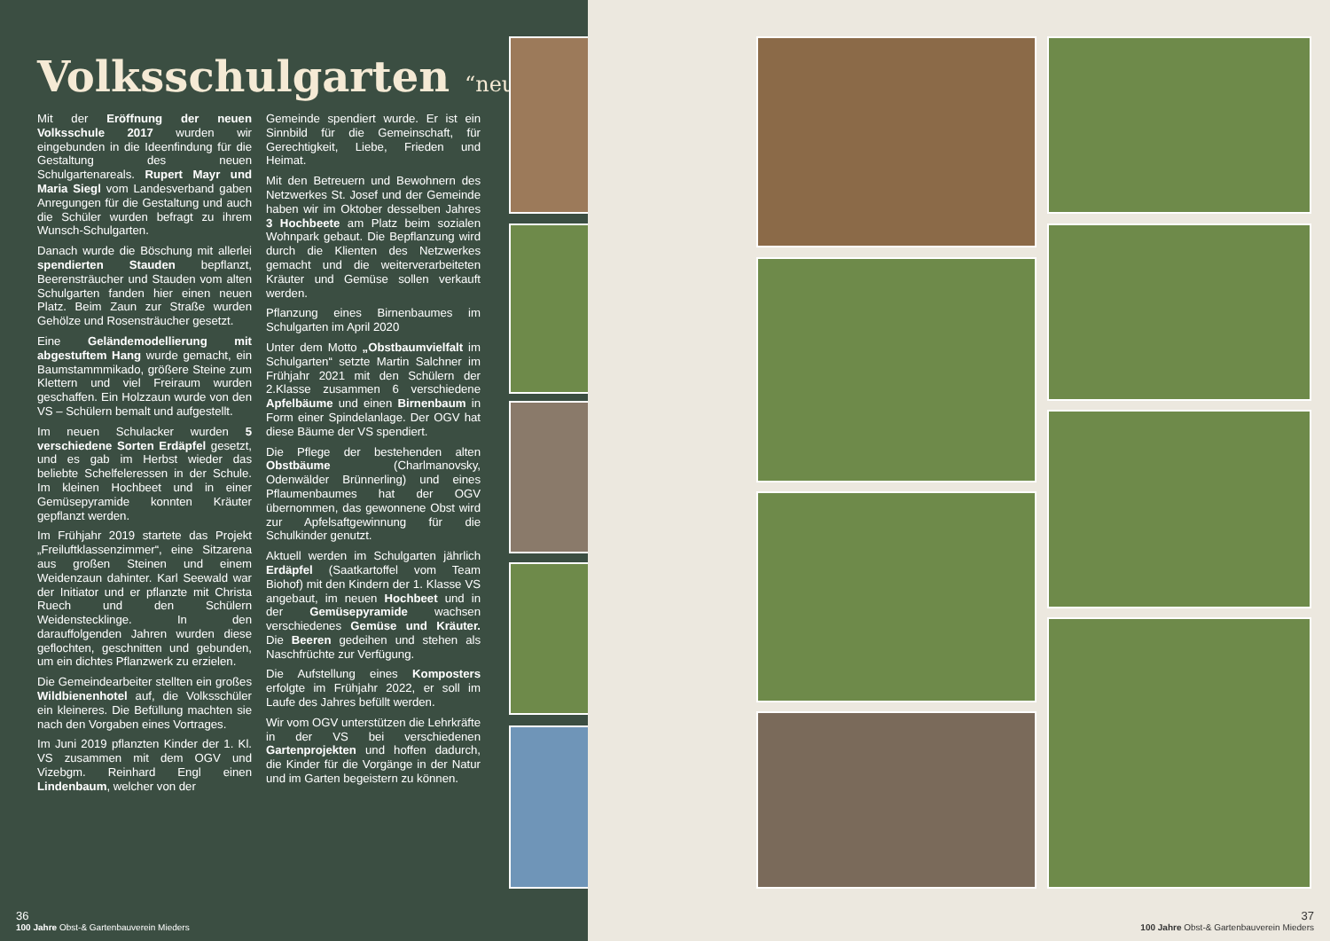Volksschulgarten “neu”
Mit der Eröffnung der neuen Volksschule 2017 wurden wir eingebunden in die Ideenfindung für die Gestaltung des neuen Schulgartenareals. Rupert Mayr und Maria Siegl vom Landesverband gaben Anregungen für die Gestaltung und auch die Schüler wurden befragt zu ihrem Wunsch-Schulgarten.
Danach wurde die Böschung mit allerlei spendierten Stauden bepflanzt, Beerensträucher und Stauden vom alten Schulgarten fanden hier einen neuen Platz. Beim Zaun zur Straße wurden Gehölze und Rosensträucher gesetzt.
Eine Geländemodellierung mit abgestuftem Hang wurde gemacht, ein Baumstammmikado, größere Steine zum Klettern und viel Freiraum wurden geschaffen. Ein Holzzaun wurde von den VS – Schülern bemalt und aufgestellt.
Im neuen Schulacker wurden 5 verschiedene Sorten Erdäpfel gesetzt, und es gab im Herbst wieder das beliebte Schelfeleressen in der Schule. Im kleinen Hochbeet und in einer Gemüsepyramide konnten Kräuter gepflanzt werden.
Im Frühjahr 2019 startete das Projekt „Freiluftklassenzimmer“, eine Sitzarena aus großen Steinen und einem Weidenzaun dahinter. Karl Seewald war der Initiator und er pflanzte mit Christa Ruech und den Schülern Weidenstecklinge. In den darauffolgenden Jahren wurden diese geflochten, geschnitten und gebunden, um ein dichtes Pflanzwerk zu erzielen.
Die Gemeindearbeiter stellten ein großes Wildbienenhotel auf, die Volksschüler ein kleineres. Die Befüllung machten sie nach den Vorgaben eines Vortrages.
Im Juni 2019 pflanzten Kinder der 1. Kl. VS zusammen mit dem OGV und Vizebgm. Reinhard Engl einen Lindenbaum, welcher von der
Gemeinde spendiert wurde. Er ist ein Sinnbild für die Gemeinschaft, für Gerechtigkeit, Liebe, Frieden und Heimat.
Mit den Betreuern und Bewohnern des Netzwerkes St. Josef und der Gemeinde haben wir im Oktober desselben Jahres 3 Hochbeete am Platz beim sozialen Wohnpark gebaut. Die Bepflanzung wird durch die Klienten des Netzwerkes gemacht und die weiterverarbeiteten Kräuter und Gemüse sollen verkauft werden.
Pflanzung eines Birnenbaumes im Schulgarten im April 2020
Unter dem Motto „Obstbaumvielfalt im Schulgarten“ setzte Martin Salchner im Frühjahr 2021 mit den Schülern der 2.Klasse zusammen 6 verschiedene Apfelbäume und einen Birnenbaum in Form einer Spindelanlage. Der OGV hat diese Bäume der VS spendiert.
Die Pflege der bestehenden alten Obstbäume (Charlmanovsky, Odenwälder Brünnerling) und eines Pflaumenbaumes hat der OGV übernommen, das gewonnene Obst wird zur Apfelsaftgewinnung für die Schulkinder genutzt.
Aktuell werden im Schulgarten jährlich Erdäpfel (Saatkartoffel vom Team Biohof) mit den Kindern der 1. Klasse VS angebaut, im neuen Hochbeet und in der Gemüsepyramide wachsen verschiedenes Gemüse und Kräuter. Die Beeren gedeihen und stehen als Naschfrüchte zur Verfügung.
Die Aufstellung eines Komposters erfolgte im Frühjahr 2022, er soll im Laufe des Jahres befüllt werden.
Wir vom OGV unterstützen die Lehrkräfte in der VS bei verschiedenen Gartenprojekten und hoffen dadurch, die Kinder für die Vorgänge in der Natur und im Garten begeistern zu können.
36
100 Jahre Obst-& Gartenbauverein Mieders
37
100 Jahre Obst-& Gartenbauverein Mieders